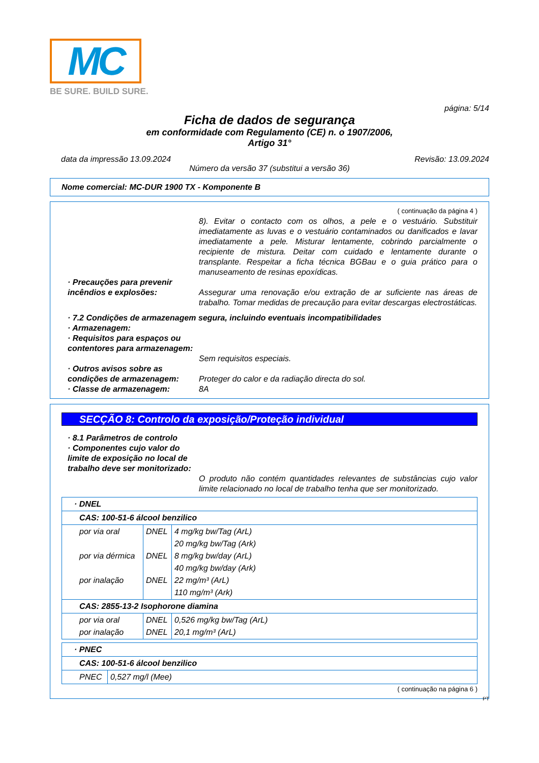MC
BE SURE. BUILD SURE.
página: 5/14
Ficha de dados de segurança
em conformidade com Regulamento (CE) n. o 1907/2006,
Artigo 31°
data da impressão 13.09.2024 Revisão: 13.09.2024
Número da versão 37 (substitui a versão 36)
Nome comercial: MC-DUR 1900 TX - Komponente B
( continuação da página 4 )
8). Evitar o contacto com os olhos, a pele e o vestuário. Substituir imediatamente as luvas e o vestuário contaminados ou danificados e lavar imediatamente a pele. Misturar lentamente, cobrindo parcialmente o recipiente de mistura. Deitar com cuidado e lentamente durante o transplante. Respeitar a ficha técnica BGBau e o guia prático para o manuseamento de resinas epoxídicas.
· Precauções para prevenir incêndios e explosões:
Assegurar uma renovação e/ou extração de ar suficiente nas áreas de trabalho. Tomar medidas de precaução para evitar descargas electrostáticas.
· 7.2 Condições de armazenagem segura, incluindo eventuais incompatibilidades
· Armazenagem:
· Requisitos para espaços ou contentores para armazenagem:
Sem requisitos especiais.
· Outros avisos sobre as condições de armazenagem:
Proteger do calor e da radiação directa do sol.
· Classe de armazenagem: 8A
SECÇÃO 8: Controlo da exposição/Proteção individual
· 8.1 Parâmetros de controlo
· Componentes cujo valor do limite de exposição no local de trabalho deve ser monitorizado:
O produto não contém quantidades relevantes de substâncias cujo valor limite relacionado no local de trabalho tenha que ser monitorizado.
| · DNEL | | |
| CAS: 100-51-6 álcool benzilico | | |
| por via oral por via dérmica por inalação | DNEL DNEL DNEL | 4 mg/kg bw/Tag (ArL) 20 mg/kg bw/Tag (Ark) 8 mg/kg bw/day (ArL) 40 mg/kg bw/day (Ark) 22 mg/m³ (ArL) 110 mg/m³ (Ark) |
| CAS: 2855-13-2 Isophorone diamina | | |
| por via oral por inalação | DNEL DNEL | 0,526 mg/kg bw/Tag (ArL) 20,1 mg/m³ (ArL) |
| · PNEC | |
| CAS: 100-51-6 álcool benzilico | |
| PNEC | 0,527 mg/l (Mee) |
( continuação na página 6 )
PT